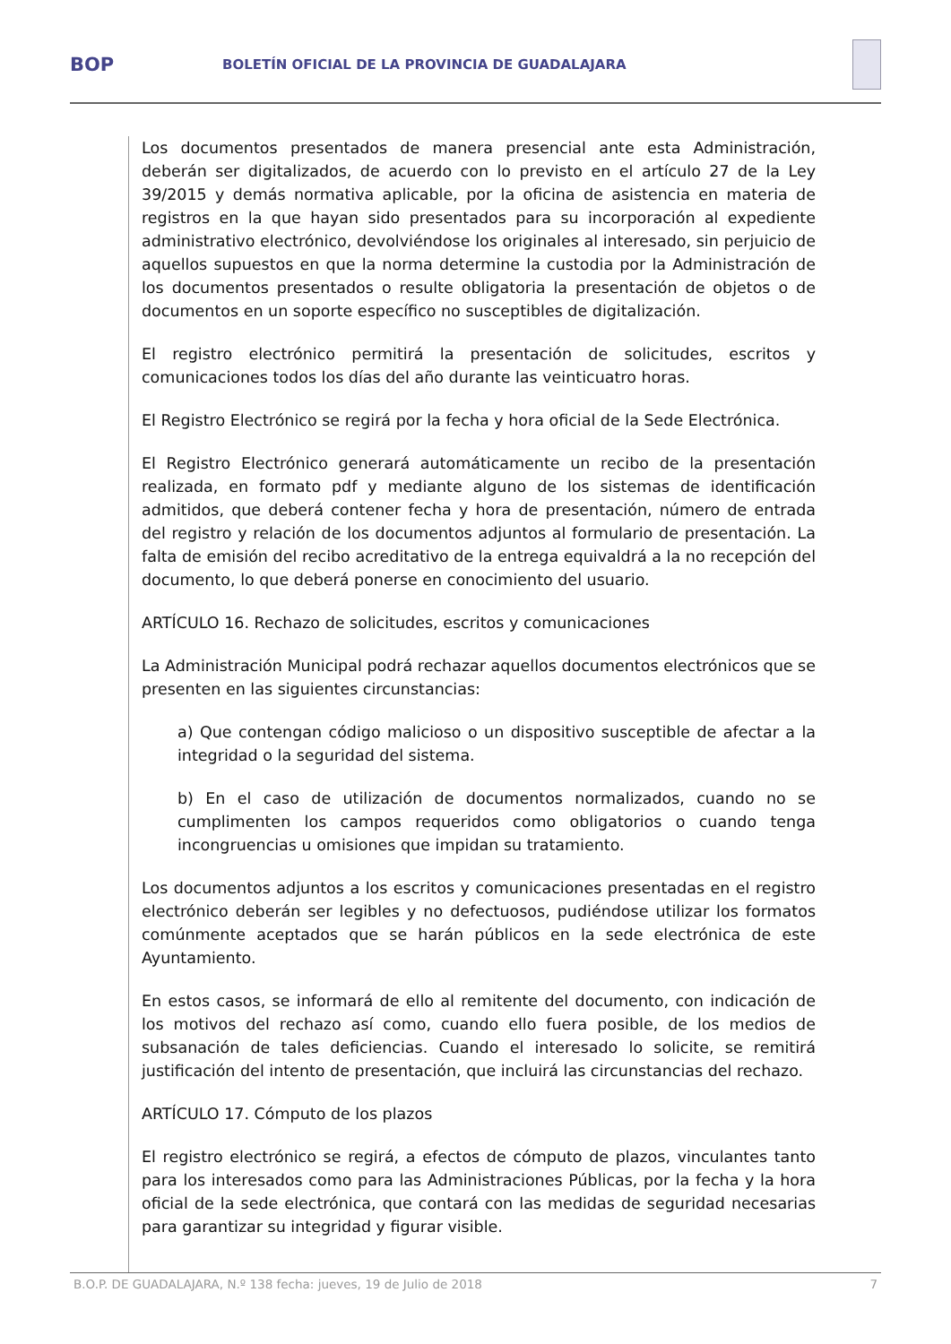BOP
BOLETÍN OFICIAL DE LA PROVINCIA DE GUADALAJARA
Los documentos presentados de manera presencial ante esta Administración, deberán ser digitalizados, de acuerdo con lo previsto en el artículo 27 de la Ley 39/2015 y demás normativa aplicable, por la oficina de asistencia en materia de registros en la que hayan sido presentados para su incorporación al expediente administrativo electrónico, devolviéndose los originales al interesado, sin perjuicio de aquellos supuestos en que la norma determine la custodia por la Administración de los documentos presentados o resulte obligatoria la presentación de objetos o de documentos en un soporte específico no susceptibles de digitalización.
El registro electrónico permitirá la presentación de solicitudes, escritos y comunicaciones todos los días del año durante las veinticuatro horas.
El Registro Electrónico se regirá por la fecha y hora oficial de la Sede Electrónica.
El Registro Electrónico generará automáticamente un recibo de la presentación realizada, en formato pdf y mediante alguno de los sistemas de identificación admitidos, que deberá contener fecha y hora de presentación, número de entrada del registro y relación de los documentos adjuntos al formulario de presentación. La falta de emisión del recibo acreditativo de la entrega equivaldrá a la no recepción del documento, lo que deberá ponerse en conocimiento del usuario.
ARTÍCULO 16. Rechazo de solicitudes, escritos y comunicaciones
La Administración Municipal podrá rechazar aquellos documentos electrónicos que se presenten en las siguientes circunstancias:
a) Que contengan código malicioso o un dispositivo susceptible de afectar a la integridad o la seguridad del sistema.
b) En el caso de utilización de documentos normalizados, cuando no se cumplimenten los campos requeridos como obligatorios o cuando tenga incongruencias u omisiones que impidan su tratamiento.
Los documentos adjuntos a los escritos y comunicaciones presentadas en el registro electrónico deberán ser legibles y no defectuosos, pudiéndose utilizar los formatos comúnmente aceptados que se harán públicos en la sede electrónica de este Ayuntamiento.
En estos casos, se informará de ello al remitente del documento, con indicación de los motivos del rechazo así como, cuando ello fuera posible, de los medios de subsanación de tales deficiencias. Cuando el interesado lo solicite, se remitirá justificación del intento de presentación, que incluirá las circunstancias del rechazo.
ARTÍCULO 17. Cómputo de los plazos
El registro electrónico se regirá, a efectos de cómputo de plazos, vinculantes tanto para los interesados como para las Administraciones Públicas, por la fecha y la hora oficial de la sede electrónica, que contará con las medidas de seguridad necesarias para garantizar su integridad y figurar visible.
B.O.P. DE GUADALAJARA, N.º 138 fecha: jueves, 19 de Julio de 2018 7